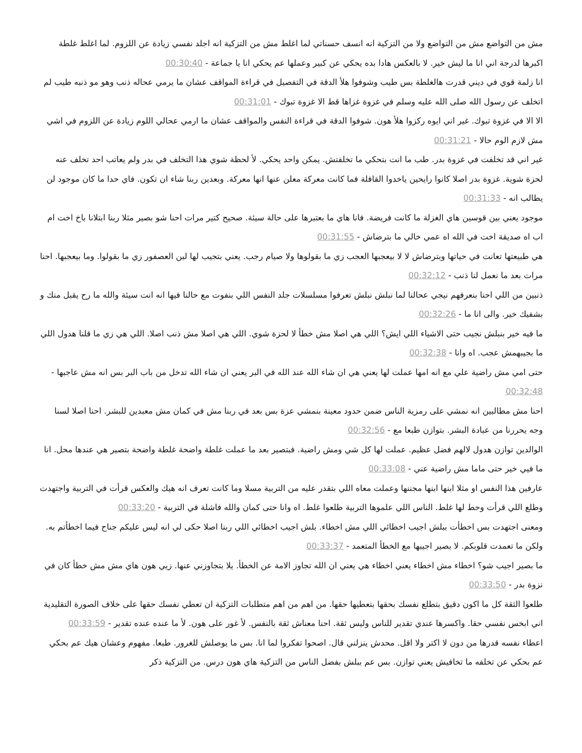مش من التواضع مش من التواضع ولا من التزكية انه انسف حسناتي لما اغلط مش من التزكية انه اجلد نفسي زيادة عن اللزوم. لما اغلط غلطة اكبرها لدرجة اني انا ما ليش خير. لا بالعكس هادا بده يحكي عن كبير وعملها عم يحكي انا يا جماعة - 00:30:40
انا زلمة قوي في ديني قدرت هالغلطة بس طيب وشوفوا هلأ الدقة في التفصيل في قراءة المواقف عشان ما يرمي عحاله ذنب وهو مو ذنبه طيب لم اتخلف عن رسول الله صلى الله عليه وسلم في غزوة غزاها قط الا غزوة تبوك - 00:31:01
الا الا في غزوة تبوك. غير اني ايوه ركزوا هلأ هون. شوفوا الدقة في قراءة النفس والمواقف عشان ما ارمي عحالي اللوم زيادة عن اللزوم في اشي مش لازم الوم حالا - 00:31:21
غير اني قد تخلفت في غزوة بدر. طب ما انت بتحكي ما تخلفتش. يمكن واحد يحكي. لأ لحظة شوي هذا التخلف في بدر ولم يعاتب احد تخلف عنه لحزة شوية. غزوة بدر اصلا كانوا رايحين ياخدوا القافلة فما كانت معركة معلن عنها انها معركة. وبعدين ربنا شاء ان تكون. فاي حدا ما كان موجود لن يطالب انه - 00:31:33
موجود يعني بين قوسين هاي الغزلة ما كانت فريضة. فانا هاي ما بعتبرها على حالة سيئة. صحيح كتير مرات احنا شو بصير مثلا ربنا ابتلانا باخ اخت ام اب اه صديقة اخت في الله اه عمي خالي ما بترضاش - 00:31:55
هي طبيعتها تعانت في حياتها وبترضاش لا لا بيعجبها العجب زي ما بقولوها ولا صيام رجب. يعني بتجيب لها لبن العصفور زي ما بقولوا. وما بيعجبها. احنا مرات بعد ما نعمل لنا ذنب - 00:32:12
ذنبين من اللي احنا بنعرفهم نيجي عحالنا لما نبلش نبلش تعرفوا مسلسلات جلد النفس اللي بنفوت مع حالنا فيها انه انت سيئة والله ما رح يقبل منك و بشفيك خير. والى انا ما - 00:32:26
ما فيه خير بنبلش نجيب حتى الاشياء اللي ايش؟ اللي هي اصلا مش خطأ لا لحزة شوي. اللي هي اصلا مش ذنب اصلا. اللي هي زي ما قلنا هدول اللي ما بجيبهمش عجب. اه وانا - 00:32:38
حتى امي مش راضية علي مع انه امها عملت لها يعني هي ان شاء الله عند الله في البر يعني ان شاء الله تدخل من باب البر بس انه مش عاجبها - 00:32:48
احنا مش مطالبين انه نمشي على رمزية الناس ضمن حدود معينة بنمشي عزة بس بعد في ربنا مش في كمان مش معبدين للبشر. احنا اصلا لسنا وجه يحررنا من عبادة البشر. بتوازن طبعا مع - 00:32:56
الوالدين توازن هدول لالهم فضل عظيم. عملت لها كل شي ومش راضية. فبتصير بعد ما عملت غلطة واضحة غلطة واضحة بتصير هي عندها محل. انا ما فيي خير حتى ماما مش راضية عني - 00:33:08
عارفين هذا النفس او مثلا ابنها ابنها مجننها وعملت معاه اللي بتقدر عليه من التربية مسلا وما كانت تعرف انه هيك والعكس قرأت في التربية واجتهدت وطلع اللي قرأت وحط لها غلط. الناس اللي علموها التربية طلعوا غلط. اه وانا حتى كمان والله فاشلة في التربية - 00:33:20
ومعنى اجتهدت بس اخطأت ببلش اجيب اخطائي اللي مش اخطاء. بلش اجيب اخطائي اللي ربنا اصلا حكى لي انه ليس عليكم جناح فيما اخطأتم به. ولكن ما تعمدت قلوبكم. لا بصير اجيبها مع الخطأ المتعمد - 00:33:37
ما بصير اجيب شو؟ اخطاء مش اخطاء يعني اخطاء هي يعني ان الله تجاوز الامة عن الخطأ. يلا بتجاوزني عنها. زيي هون هاي مش مش خطأ كان في نزوة بدر - 00:33:50
طلعوا الثقة كل ما اكون دقيق بتطلع نفسك بحقها بتعطيها حقها. من اهم من اهم متطلبات التزكية ان تعطي نفسك حقها على خلاف الصورة التقليدية اني ابخس نفسي حقا. واكسرها عندي تقدير للناس وليس ثقة. احنا معناش ثقة بالنفس. لأ غور على هون. لأ ما عنده عنده تقدير - 00:33:59
اعطاء نفسه قدرها من دون لا اكتر ولا اقل. محدش ينزلني قال. اصحوا تفكروا لما انا. بس ما يوصلش للغرور. طبعا. مفهوم وعشان هيك عم بحكي عم بحكي عن تخلفه ما تخافيش يعني توازن. بس عم ببلش بفضل الناس من التزكية هاي هون درس. من التزكية ذكر